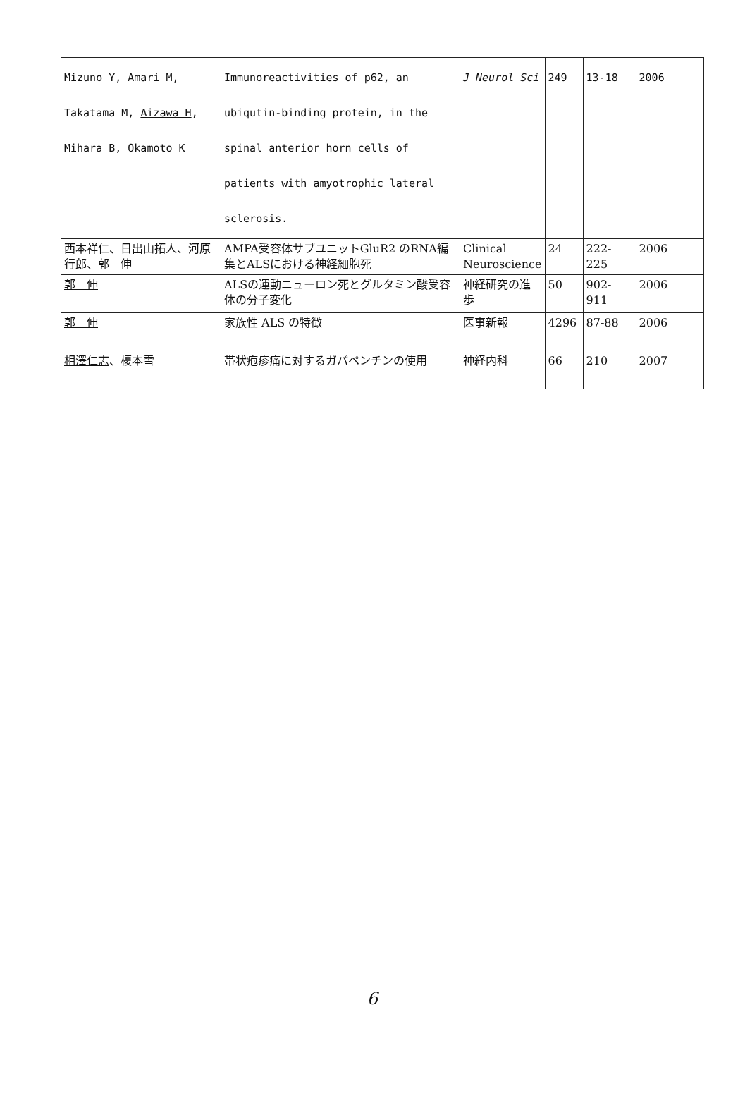| Mizuno Y, Amari M, Takatama M, Aizawa H , Mihara B, Okamoto K | Immunoreactivities of p62, an ubiqutin-binding protein, in the spinal anterior horn cells of patients with amyotrophic lateral sclerosis. | J Neurol Sci | 249 | 13-18 | 2006 |
| 西本祥仁、日出山拓人、河原行郎、 郭 伸 | AMPA受容体サブユニットGluR2 のRNA編集とALSにおける神経細胞死 | Clinical Neuroscience | 24 | 222-225 | 2006 |
| 郭 伸 | ALSの運動ニューロン死とグルタミン酸受容体の分子変化 | 神経研究の進歩 | 50 | 902-911 | 2006 |
| 郭 伸 | 家族性 ALS の特徴 | 医事新報 | 4296 | 87-88 | 2006 |
| 相澤仁志 、榎本雪 | 帯状疱疹痛に対するガバペンチンの使用 | 神経内科 | 66 | 210 | 2007 |
6